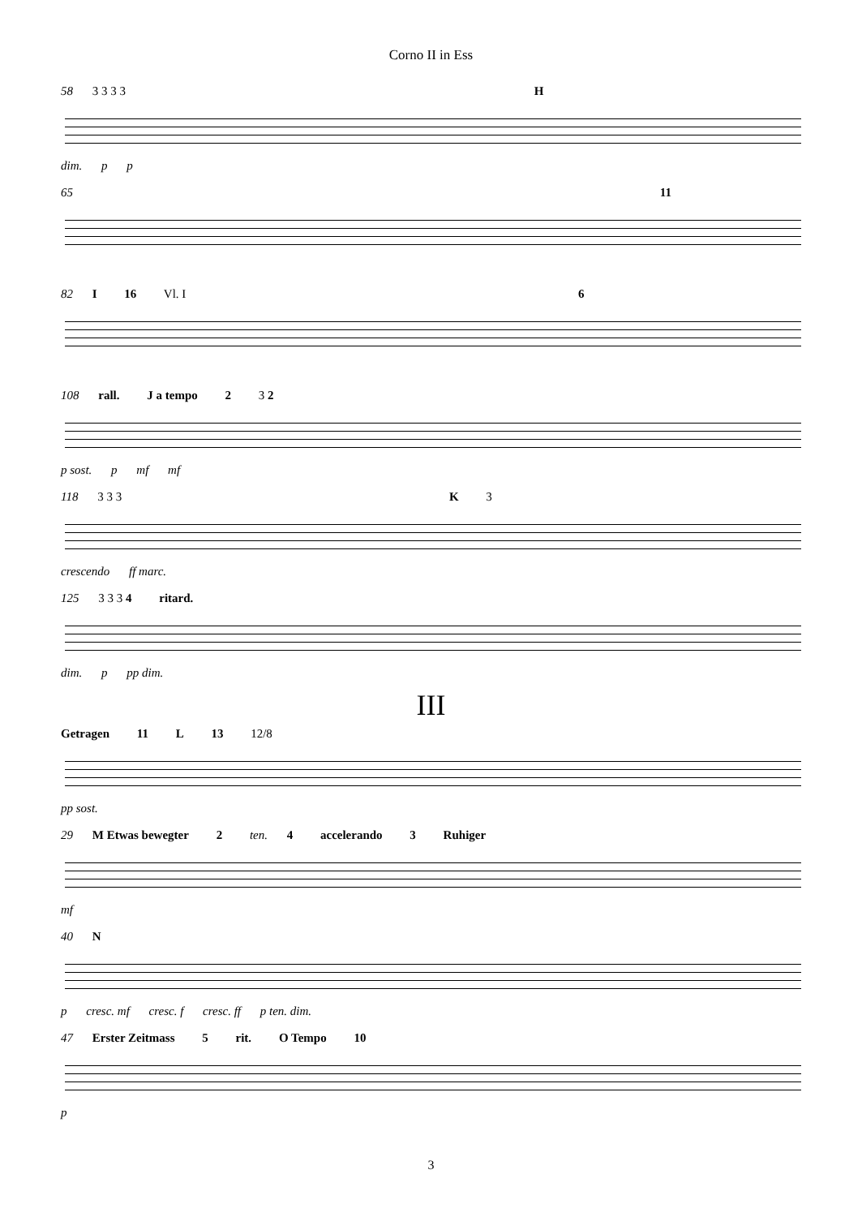Corno II in Ess
58 3 3 3 3 H
dim. p p
65 11
82 I 16 Vl. I 6
108 rall. J a tempo 2 3 2
p sost. p mf mf
118 3 3 3 K 3
crescendo ff marc.
125 3 3 3 4 ritard.
dim. p pp dim.
III
Getragen 11 L 13 12/8
pp sost.
29 M Etwas bewegter 2 ten. 4 accelerando 3 Ruhiger
mf
40 N
p cresc. mf cresc. f cresc. ff p ten. dim.
47 Erster Zeitmass 5 rit. O Tempo 10
p
3